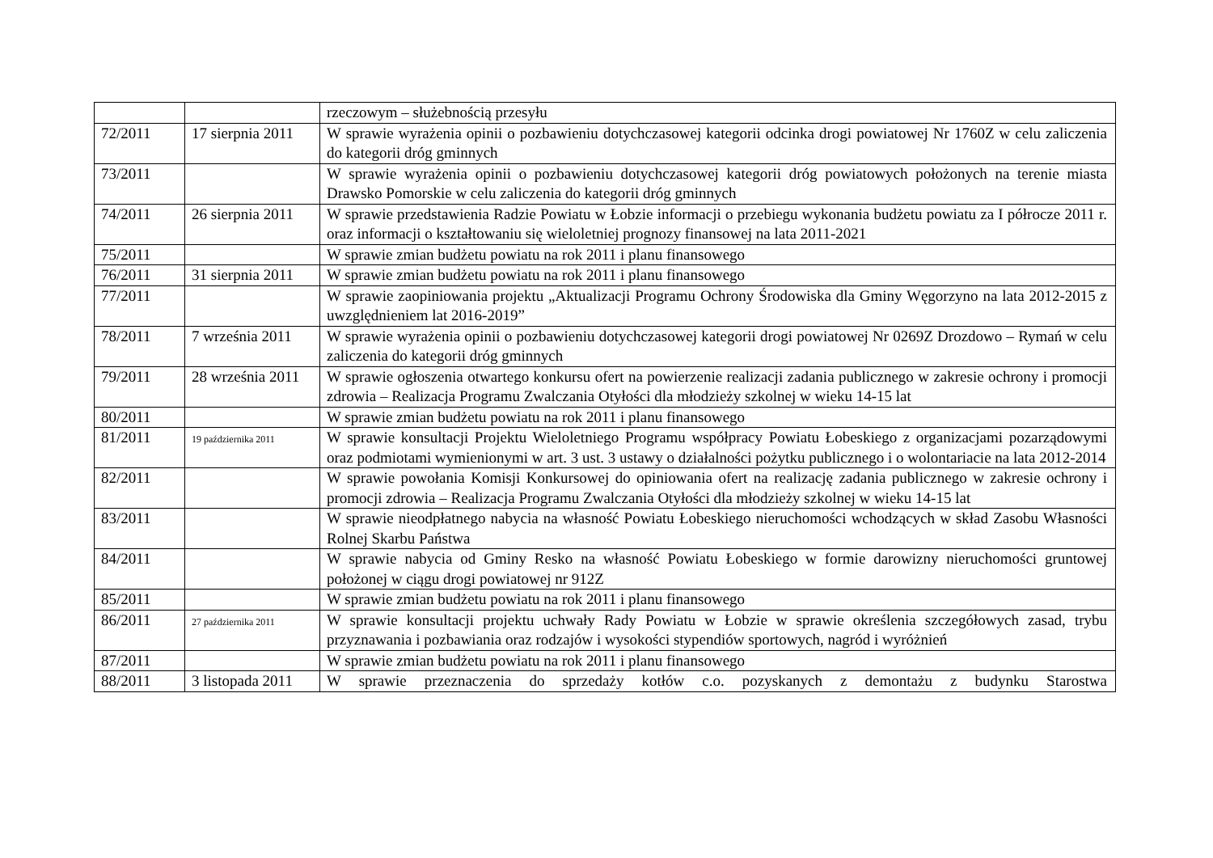| | | rzeczowym – służebnością przesyłu |
| 72/2011 | 17 sierpnia 2011 | W sprawie wyrażenia opinii o pozbawieniu dotychczasowej kategorii odcinka drogi powiatowej Nr 1760Z w celu zaliczenia do kategorii dróg gminnych |
| 73/2011 | | W sprawie wyrażenia opinii o pozbawieniu dotychczasowej kategorii dróg powiatowych położonych na terenie miasta Drawsko Pomorskie w celu zaliczenia do kategorii dróg gminnych |
| 74/2011 | 26 sierpnia 2011 | W sprawie przedstawienia Radzie Powiatu w Łobzie informacji o przebiegu wykonania budżetu powiatu za I półrocze 2011 r. oraz informacji o kształtowaniu się wieloletniej prognozy finansowej na lata 2011-2021 |
| 75/2011 | | W sprawie zmian budżetu powiatu na rok 2011 i planu finansowego |
| 76/2011 | 31 sierpnia 2011 | W sprawie zmian budżetu powiatu na rok 2011 i planu finansowego |
| 77/2011 | | W sprawie zaopiniowania projektu „Aktualizacji Programu Ochrony Środowiska dla Gminy Węgorzyno na lata 2012-2015 z uwzględnieniem lat 2016-2019” |
| 78/2011 | 7 września 2011 | W sprawie wyrażenia opinii o pozbawieniu dotychczasowej kategorii drogi powiatowej Nr 0269Z Drozdowo – Rymań w celu zaliczenia do kategorii dróg gminnych |
| 79/2011 | 28 września 2011 | W sprawie ogłoszenia otwartego konkursu ofert na powierzenie realizacji zadania publicznego w zakresie ochrony i promocji zdrowia – Realizacja Programu Zwalczania Otyłości dla młodzieży szkolnej w wieku 14-15 lat |
| 80/2011 | | W sprawie zmian budżetu powiatu na rok 2011 i planu finansowego |
| 81/2011 | 19 października 2011 | W sprawie konsultacji Projektu Wieloletniego Programu współpracy Powiatu Łobeskiego z organizacjami pozarządowymi oraz podmiotami wymienionymi w art. 3 ust. 3 ustawy o działalności pożytku publicznego i o wolontariacie na lata 2012-2014 |
| 82/2011 | | W sprawie powołania Komisji Konkursowej do opiniowania ofert na realizację zadania publicznego w zakresie ochrony i promocji zdrowia – Realizacja Programu Zwalczania Otyłości dla młodzieży szkolnej w wieku 14-15 lat |
| 83/2011 | | W sprawie nieodpłatnego nabycia na własność Powiatu Łobeskiego nieruchomości wchodzących w skład Zasobu Własności Rolnej Skarbu Państwa |
| 84/2011 | | W sprawie nabycia od Gminy Resko na własność Powiatu Łobeskiego w formie darowizny nieruchomości gruntowej położonej w ciągu drogi powiatowej nr 912Z |
| 85/2011 | | W sprawie zmian budżetu powiatu na rok 2011 i planu finansowego |
| 86/2011 | 27 października 2011 | W sprawie konsultacji projektu uchwały Rady Powiatu w Łobzie w sprawie określenia szczegółowych zasad, trybu przyznawania i pozbawiania oraz rodzajów i wysokości stypendiów sportowych, nagród i wyróżnień |
| 87/2011 | | W sprawie zmian budżetu powiatu na rok 2011 i planu finansowego |
| 88/2011 | 3 listopada 2011 | W sprawie przeznaczenia do sprzedaży kotłów c.o. pozyskanych z demontażu z budynku Starostwa |